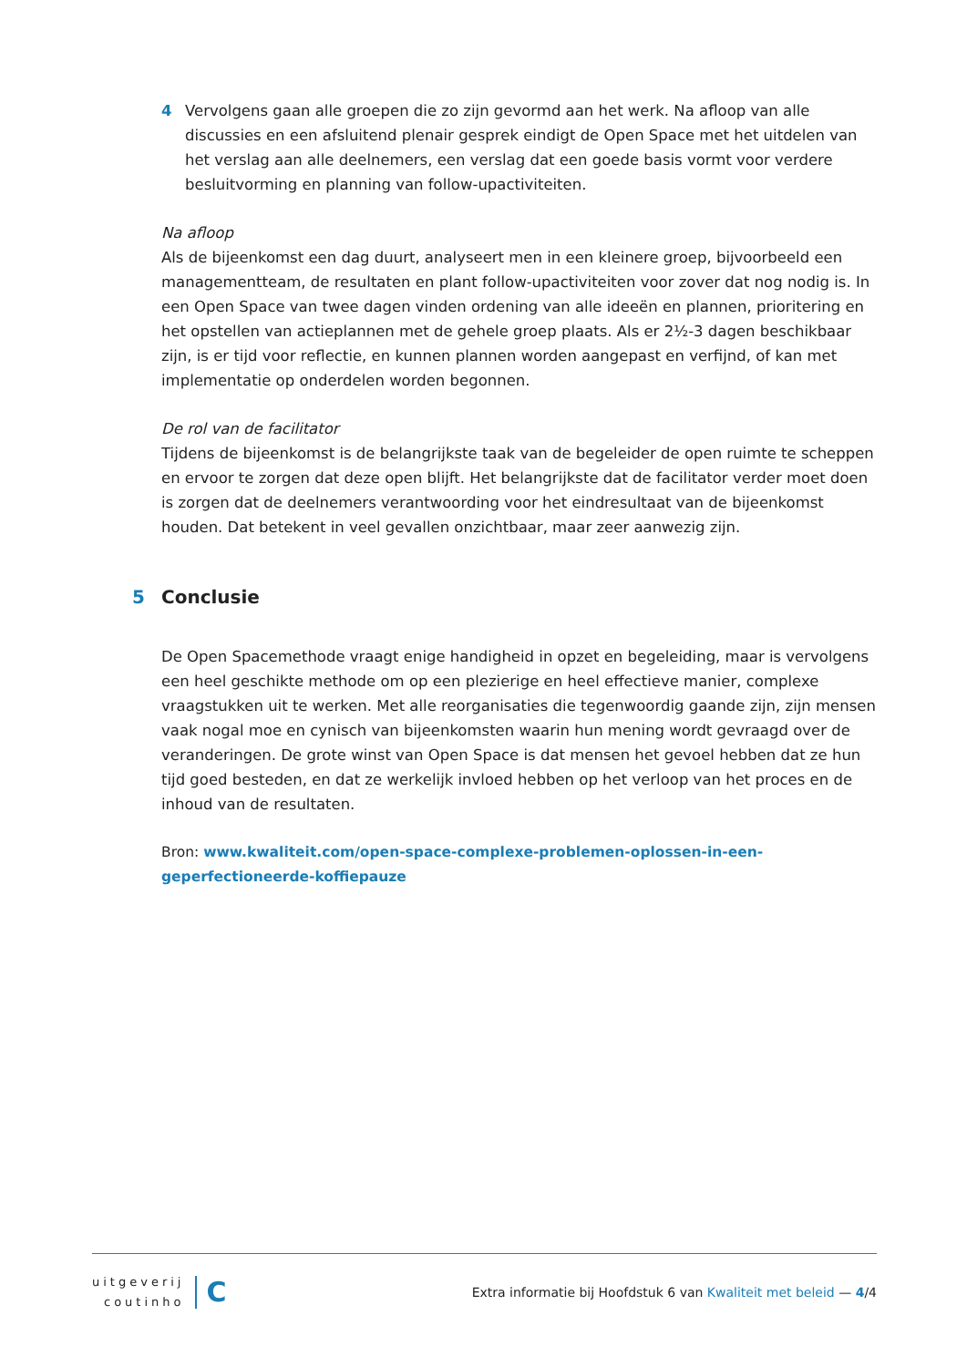4 Vervolgens gaan alle groepen die zo zijn gevormd aan het werk. Na afloop van alle discussies en een afsluitend plenair gesprek eindigt de Open Space met het uitdelen van het verslag aan alle deelnemers, een verslag dat een goede basis vormt voor verdere besluitvorming en planning van follow-upactiviteiten.
Na afloop
Als de bijeenkomst een dag duurt, analyseert men in een kleinere groep, bijvoorbeeld een managementteam, de resultaten en plant follow-upactiviteiten voor zover dat nog nodig is. In een Open Space van twee dagen vinden ordening van alle ideeën en plannen, prioritering en het opstellen van actieplannen met de gehele groep plaats. Als er 2½-3 dagen beschikbaar zijn, is er tijd voor reflectie, en kunnen plannen worden aangepast en verfijnd, of kan met implementatie op onderdelen worden begonnen.
De rol van de facilitator
Tijdens de bijeenkomst is de belangrijkste taak van de begeleider de open ruimte te scheppen en ervoor te zorgen dat deze open blijft. Het belangrijkste dat de facilitator verder moet doen is zorgen dat de deelnemers verantwoording voor het eindresultaat van de bijeenkomst houden. Dat betekent in veel gevallen onzichtbaar, maar zeer aanwezig zijn.
5 Conclusie
De Open Spacemethode vraagt enige handigheid in opzet en begeleiding, maar is vervolgens een heel geschikte methode om op een plezierige en heel effectieve manier, complexe vraagstukken uit te werken. Met alle reorganisaties die tegenwoordig gaande zijn, zijn mensen vaak nogal moe en cynisch van bijeenkomsten waarin hun mening wordt gevraagd over de veranderingen. De grote winst van Open Space is dat mensen het gevoel hebben dat ze hun tijd goed besteden, en dat ze werkelijk invloed hebben op het verloop van het proces en de inhoud van de resultaten.
Bron: www.kwaliteit.com/open-space-complexe-problemen-oplossen-in-een-geperfectioneerde-koffiepauze
uitgeverij
coutinho
C
Extra informatie bij Hoofdstuk 6 van Kwaliteit met beleid — 4/4